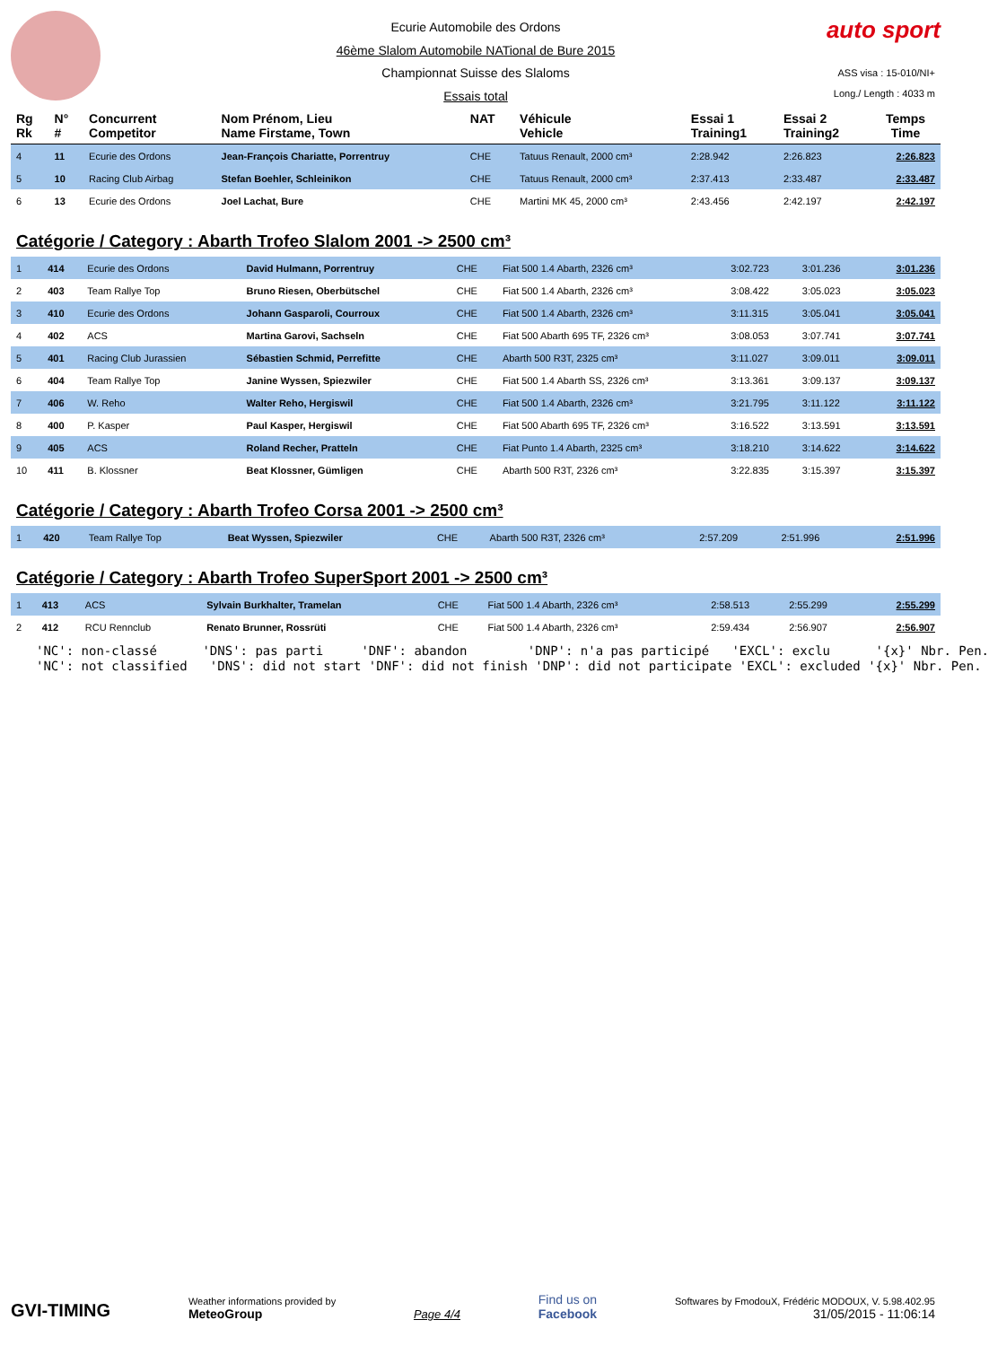auto sport
Ecurie Automobile des Ordons
46ème Slalom Automobile NATional de Bure 2015
Championnat Suisse des Slaloms
Essais total
ASS visa : 15-010/NI+
Long./ Length : 4033 m
| Rg Rk | N° # | Concurrent Competitor | Nom Prénom, Lieu Name Firstame, Town | NAT | Véhicule Vehicle | Essai 1 Training1 | Essai 2 Training2 | Temps Time |
| --- | --- | --- | --- | --- | --- | --- | --- | --- |
| 4 | 11 | Ecurie des Ordons | Jean-François Chariatte, Porrentruy | CHE | Tatuus Renault, 2000 cm³ | 2:28.942 | 2:26.823 | 2:26.823 |
| 5 | 10 | Racing Club Airbag | Stefan Boehler, Schleinikon | CHE | Tatuus Renault, 2000 cm³ | 2:37.413 | 2:33.487 | 2:33.487 |
| 6 | 13 | Ecurie des Ordons | Joel Lachat, Bure | CHE | Martini MK 45, 2000 cm³ | 2:43.456 | 2:42.197 | 2:42.197 |
Catégorie / Category : Abarth Trofeo Slalom 2001 -> 2500 cm³
| 1 | 414 | Ecurie des Ordons | David Hulmann, Porrentruy | CHE | Fiat 500 1.4 Abarth, 2326 cm³ | 3:02.723 | 3:01.236 | 3:01.236 |
| 2 | 403 | Team Rallye Top | Bruno Riesen, Oberbütschel | CHE | Fiat 500 1.4 Abarth, 2326 cm³ | 3:08.422 | 3:05.023 | 3:05.023 |
| 3 | 410 | Ecurie des Ordons | Johann Gasparoli, Courroux | CHE | Fiat 500 1.4 Abarth, 2326 cm³ | 3:11.315 | 3:05.041 | 3:05.041 |
| 4 | 402 | ACS | Martina Garovi, Sachseln | CHE | Fiat 500 Abarth 695 TF, 2326 cm³ | 3:08.053 | 3:07.741 | 3:07.741 |
| 5 | 401 | Racing Club Jurassien | Sébastien Schmid, Perrefitte | CHE | Abarth 500 R3T, 2325 cm³ | 3:11.027 | 3:09.011 | 3:09.011 |
| 6 | 404 | Team Rallye Top | Janine Wyssen, Spiezwiler | CHE | Fiat 500 1.4 Abarth SS, 2326 cm³ | 3:13.361 | 3:09.137 | 3:09.137 |
| 7 | 406 | W. Reho | Walter Reho, Hergiswil | CHE | Fiat 500 1.4 Abarth, 2326 cm³ | 3:21.795 | 3:11.122 | 3:11.122 |
| 8 | 400 | P. Kasper | Paul Kasper, Hergiswil | CHE | Fiat 500 Abarth 695 TF, 2326 cm³ | 3:16.522 | 3:13.591 | 3:13.591 |
| 9 | 405 | ACS | Roland Recher, Pratteln | CHE | Fiat Punto 1.4 Abarth, 2325 cm³ | 3:18.210 | 3:14.622 | 3:14.622 |
| 10 | 411 | B. Klossner | Beat Klossner, Gümligen | CHE | Abarth 500 R3T, 2326 cm³ | 3:22.835 | 3:15.397 | 3:15.397 |
Catégorie / Category : Abarth Trofeo Corsa 2001 -> 2500 cm³
| 1 | 420 | Team Rallye Top | Beat Wyssen, Spiezwiler | CHE | Abarth 500 R3T, 2326 cm³ | 2:57.209 | 2:51.996 | 2:51.996 |
Catégorie / Category : Abarth Trofeo SuperSport 2001 -> 2500 cm³
| 1 | 413 | ACS | Sylvain Burkhalter, Tramelan | CHE | Fiat 500 1.4 Abarth, 2326 cm³ | 2:58.513 | 2:55.299 | 2:55.299 |
| 2 | 412 | RCU Rennclub | Renato Brunner, Rossrüti | CHE | Fiat 500 1.4 Abarth, 2326 cm³ | 2:59.434 | 2:56.907 | 2:56.907 |
'NC': non-classé 'DNS': pas parti 'DNF': abandon 'DNP': n'a pas participé 'EXCL': exclu '{x}' Nbr. Pen. 'NC': not classified 'DNS': did not start 'DNF': did not finish 'DNP': did not participate 'EXCL': excluded '{x}' Nbr. Pen.
GVI-TIMING
Weather informations provided by
MeteoGroup
Page 4/4
Find us on
Facebook
Softwares by FmodouX, Frédéric MODOUX, V. 5.98.402.95
31/05/2015 - 11:06:14